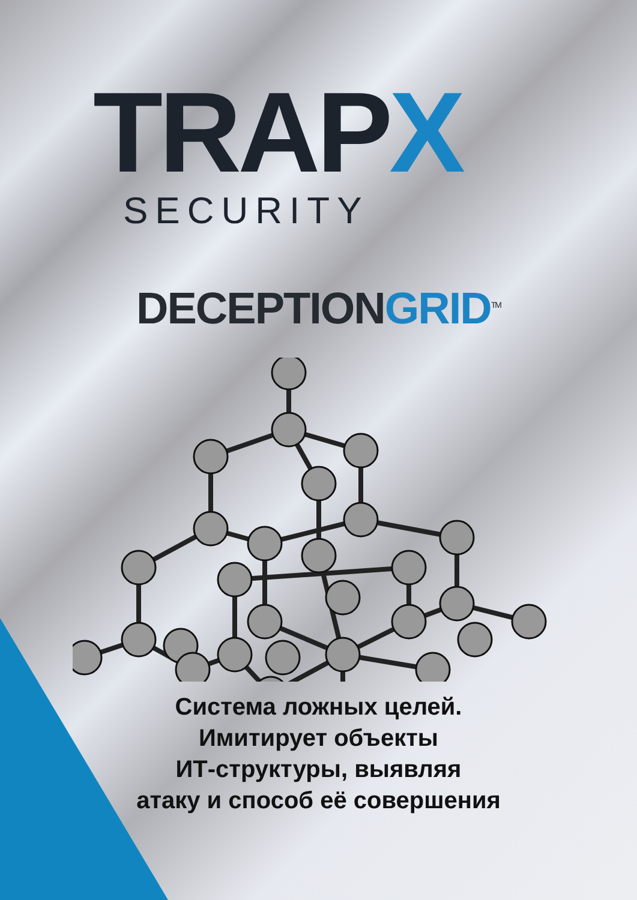TRAPX
SECURITY
DECEPTIONGRID<sup>TM</sup>
Система ложных целей.
Имитирует объекты
ИТ-структуры, выявляя
атаку и способ её совершения